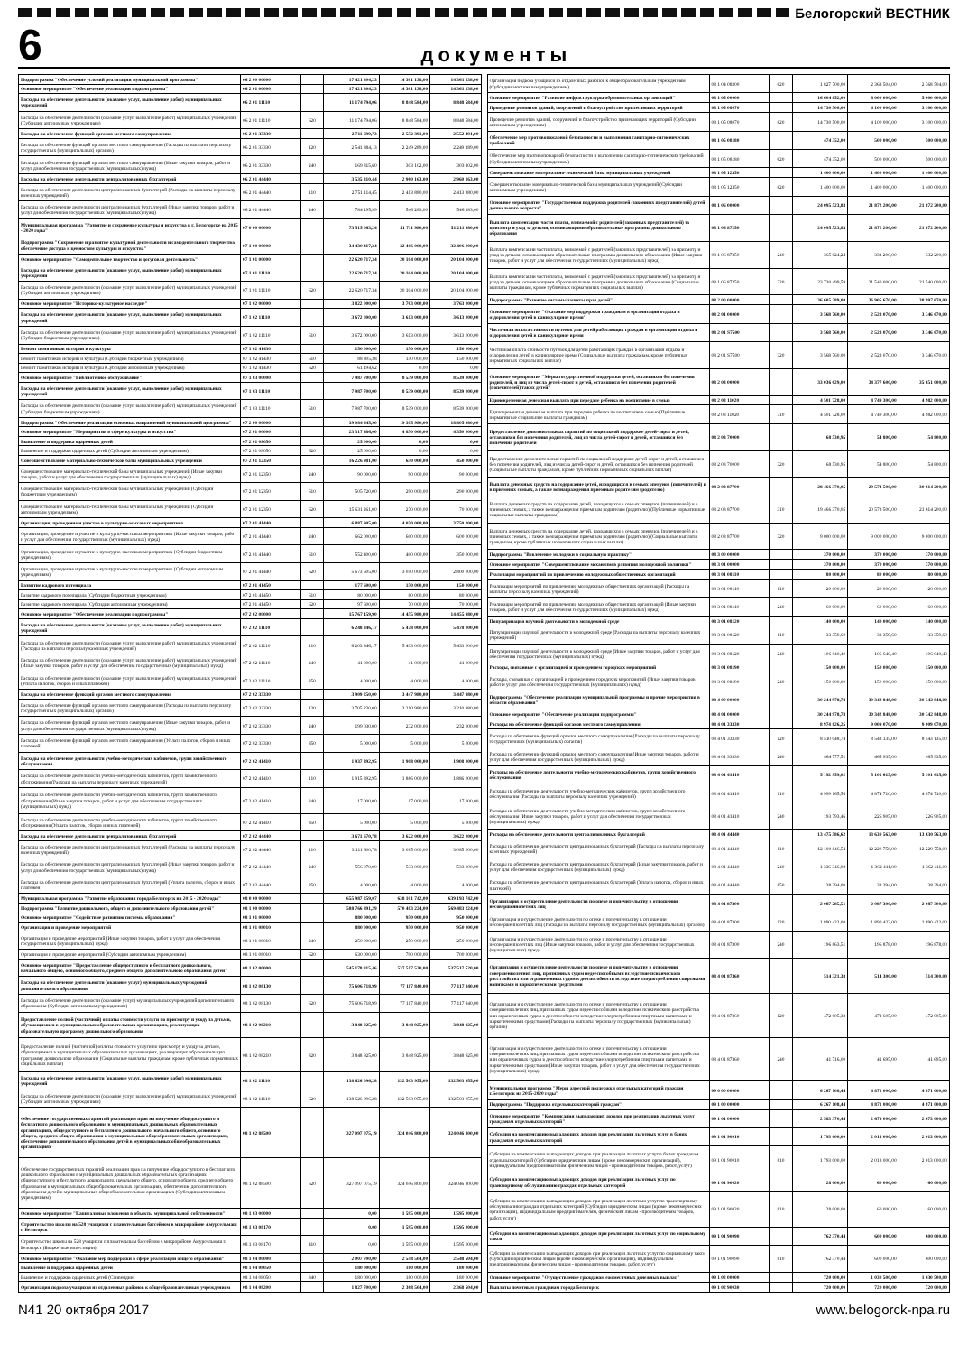Белогорский ВЕСТНИК
6 документы
| Подпрограмма "Обеспечение условий реализации муниципальной программы" | 06 2 00 00000 | | 17 421 804,23 | 14 361 138,00 | 14 361 138,00 |
| Основное мероприятие "Обеспечение реализации подпрограммы" | 06 2 01 00000 | | 17 421 804,23 | 14 361 138,00 | 14 361 138,00 |
| Расходы на обеспечение деятельности (оказание услуг, выполнение работ) муниципальных учреждений | 06 2 01 11110 | | 11 174 794,06 | 8 848 584,00 | 8 848 584,00 |
| Расходы на обеспечение деятельности (оказание услуг, выполнение работ) муниципальных учреждений (Субсидии автономным учреждениям) | 06 2 01 11110 | 620 | 11 174 794,06 | 8 848 584,00 | 8 848 584,00 |
| Расходы на обеспечение функций органов местного самоуправления | 06 2 01 33330 | | 2 711 699,73 | 2 552 391,00 | 2 552 391,00 |
| Расходы на обеспечение функций органов местного самоуправления (Расходы на выплаты персоналу государственных (муниципальных) органов) | 06 2 01 33330 | 120 | 2 541 884,13 | 2 249 289,00 | 2 249 289,00 |
| Расходы на обеспечение функций органов местного самоуправления (Иные закупки товаров, работ и услуг для обеспечения государственных (муниципальных) нужд) | 06 2 01 33330 | 240 | 169 815,60 | 303 102,00 | 303 102,00 |
| Расходы на обеспечение деятельности централизованных бухгалтерий | 06 2 01 44440 | | 3 535 310,44 | 2 960 163,00 | 2 960 163,00 |
| Расходы на обеспечение деятельности централизованных бухгалтерий (Расходы на выплаты персоналу казенных учреждений) | 06 2 01 44440 | 110 | 2 751 114,45 | 2 413 880,00 | 2 413 880,00 |
| Расходы на обеспечение деятельности централизованных бухгалтерий (Иные закупки товаров, работ и услуг для обеспечения государственных (муниципальных) нужд) | 06 2 01 44440 | 240 | 784 195,99 | 546 283,00 | 546 283,00 |
| Муниципальная программа "Развитие и сохранение культуры и искусства в г. Белогорске на 2015 - 2020 годы" | 07 0 00 00000 | | 73 515 063,24 | 51 711 980,00 | 51 211 980,00 |
| Подпрограмма "Сохранение и развитие культурной деятельности и самодеятельного творчества, обеспечение доступа к ценностям культуры и искусства" | 07 1 00 00000 | | 34 430 417,34 | 32 406 000,00 | 32 406 000,00 |
| Основное мероприятие "Самодеятельное творчество и досуговая деятельность" | 07 1 01 00000 | | 22 620 717,34 | 20 104 000,00 | 20 104 000,00 |
| Расходы на обеспечение деятельности (оказание услуг, выполнение работ) муниципальных учреждений | 07 1 01 11110 | | 22 620 717,34 | 20 104 000,00 | 20 104 000,00 |
| Расходы на обеспечение деятельности (оказание услуг, выполнение работ) муниципальных учреждений (Субсидии автономным учреждениям) | 07 1 01 11110 | 620 | 22 620 717,34 | 20 104 000,00 | 20 104 000,00 |
| Основное мероприятие "Историко-культурное наследие" | 07 1 02 00000 | | 3 822 000,00 | 3 763 000,00 | 3 763 000,00 |
| Расходы на обеспечение деятельности (оказание услуг, выполнение работ) муниципальных учреждений | 07 1 02 11110 | | 3 672 000,00 | 3 613 000,00 | 3 613 000,00 |
| Расходы на обеспечение деятельности (оказание услуг, выполнение работ) муниципальных учреждений (Субсидии бюджетным учреждениям) | 07 1 02 11110 | 610 | 3 672 000,00 | 3 613 000,00 | 3 613 000,00 |
| Ремонт памятников истории и культуры | 07 1 02 41430 | | 150 000,00 | 150 000,00 | 150 000,00 |
| Ремонт памятников истории и культуры (Субсидии бюджетным учреждениям) | 07 1 02 41430 | 610 | 88 805,38 | 150 000,00 | 150 000,00 |
| Ремонт памятников истории и культуры (Субсидии автономным учреждениям) | 07 1 02 41430 | 620 | 61 194,62 | 0,00 | 0,00 |
| Основное мероприятие "Библиотечное обслуживание" | 07 1 03 00000 | | 7 987 700,00 | 8 539 000,00 | 8 539 000,00 |
| Расходы на обеспечение деятельности (оказание услуг, выполнение работ) муниципальных учреждений | 07 1 03 11110 | | 7 987 700,00 | 8 539 000,00 | 8 539 000,00 |
| Расходы на обеспечение деятельности (оказание услуг, выполнение работ) муниципальных учреждений (Субсидии бюджетным учреждениям) | 07 1 03 11110 | 610 | 7 987 700,00 | 8 539 000,00 | 8 539 000,00 |
| Подпрограмма "Обеспечение реализации основных направлений муниципальной программы" | 07 2 00 00000 | | 39 084 645,90 | 19 305 980,00 | 18 805 980,00 |
| Основное мероприятие "Мероприятия в сфере культуры и искусства" | 07 2 01 00000 | | 23 317 486,00 | 4 850 000,00 | 4 350 000,00 |
| Выявление и поддержка одаренных детей | 07 2 01 08050 | | 25 000,00 | 0,00 | 0,00 |
| Выявление и поддержка одаренных детей (Субсидии автономным учреждениям) | 07 2 01 08050 | 620 | 25 000,00 | 0,00 | 0,00 |
| Совершенствование материально-технической базы муниципальных учреждений | 07 2 01 12350 | | 16 226 981,00 | 650 000,00 | 450 000,00 |
| Совершенствование материально-технической базы муниципальных учреждений (Иные закупки товаров, работ и услуг для обеспечения государственных (муниципальных) нужд) | 07 2 01 12350 | 240 | 90 000,00 | 90 000,00 | 90 000,00 |
| Совершенствование материально-технической базы муниципальных учреждений (Субсидии бюджетным учреждениям) | 07 2 01 12350 | 610 | 505 720,00 | 290 000,00 | 290 000,00 |
| Совершенствование материально-технической базы муниципальных учреждений (Субсидии автономным учреждениям) | 07 2 01 12350 | 620 | 15 631 261,00 | 270 000,00 | 70 000,00 |
| Организация, проведение и участие в культурно-массовых мероприятиях | 07 2 01 41440 | | 6 887 905,00 | 4 050 000,00 | 3 750 000,00 |
| Организация, проведение и участие в культурно-массовых мероприятиях (Иные закупки товаров, работ и услуг для обеспечения государственных (муниципальных) нужд) | 07 2 01 41440 | 240 | 662 000,00 | 600 000,00 | 600 000,00 |
| Организация, проведение и участие в культурно-массовых мероприятиях (Субсидии бюджетным учреждениям) | 07 2 01 41440 | 610 | 552 400,00 | 400 000,00 | 350 000,00 |
| Организация, проведение и участие в культурно-массовых мероприятиях (Субсидии автономным учреждениям) | 07 2 01 41440 | 620 | 5 673 505,00 | 3 050 000,00 | 2 800 000,00 |
| Развитие кадрового потенциала | 07 2 01 41450 | | 177 600,00 | 150 000,00 | 150 000,00 |
| Развитие кадрового потенциала (Субсидии бюджетным учреждениям) | 07 2 01 41450 | 610 | 80 000,00 | 80 000,00 | 80 000,00 |
| Развитие кадрового потенциала (Субсидии автономным учреждениям) | 07 2 01 41450 | 620 | 97 600,00 | 70 000,00 | 70 000,00 |
| Основное мероприятие "Обеспечение реализации подпрограммы" | 07 2 02 00000 | | 15 767 159,90 | 14 455 980,00 | 14 455 980,00 |
| Расходы на обеспечение деятельности (оказание услуг, выполнение работ) муниципальных учреждений | 07 2 02 11110 | | 6 248 846,17 | 5 478 000,00 | 5 478 000,00 |
| Расходы на обеспечение деятельности (оказание услуг, выполнение работ) муниципальных учреждений (Расходы на выплаты персоналу казенных учреждений) | 07 2 02 11110 | 110 | 6 203 846,17 | 5 433 000,00 | 5 433 000,00 |
| Расходы на обеспечение деятельности (оказание услуг, выполнение работ) муниципальных учреждений (Иные закупки товаров, работ и услуг для обеспечения государственных (муниципальных) нужд) | 07 2 02 11110 | 240 | 41 000,00 | 41 000,00 | 41 000,00 |
| Расходы на обеспечение деятельности (оказание услуг, выполнение работ) муниципальных учреждений (Уплата налогов, сборов и иных платежей) | 07 2 02 11110 | 850 | 4 000,00 | 4 000,00 | 4 000,00 |
| Расходы на обеспечение функций органов местного самоуправления | 07 2 02 33330 | | 3 909 250,00 | 3 447 980,00 | 3 447 980,00 |
| Расходы на обеспечение функций органов местного самоуправления (Расходы на выплаты персоналу государственных (муниципальных) органов) | 07 2 02 33330 | 120 | 3 705 220,00 | 3 210 980,00 | 3 210 980,00 |
| Расходы на обеспечение функций органов местного самоуправления (Иные закупки товаров, работ и услуг для обеспечения государственных (муниципальных) нужд) | 07 2 02 33330 | 240 | 199 030,00 | 232 000,00 | 232 000,00 |
| Расходы на обеспечение функций органов местного самоуправления (Уплата налогов, сборов и иных платежей) | 07 2 02 33330 | 850 | 5 000,00 | 5 000,00 | 5 000,00 |
| Расходы на обеспечение деятельности учебно-методических кабинетов, групп хозяйственного обслуживания | 07 2 02 41410 | | 1 937 392,95 | 1 908 000,00 | 1 908 000,00 |
| Расходы на обеспечение деятельности учебно-методических кабинетов, групп хозяйственного обслуживания (Расходы на выплаты персоналу казенных учреждений) | 07 2 02 41410 | 110 | 1 915 392,95 | 1 886 000,00 | 1 886 000,00 |
| Расходы на обеспечение деятельности учебно-методических кабинетов, групп хозяйственного обслуживания (Иные закупки товаров, работ и услуг для обеспечения государственных (муниципальных) нужд) | 07 2 02 41410 | 240 | 17 000,00 | 17 000,00 | 17 000,00 |
| Расходы на обеспечение деятельности учебно-методических кабинетов, групп хозяйственного обслуживания (Уплата налогов, сборов и иных платежей) | 07 2 02 41410 | 850 | 5 000,00 | 5 000,00 | 5 000,00 |
| Расходы на обеспечение деятельности централизованных бухгалтерий | 07 2 02 44440 | | 3 671 670,78 | 3 622 000,00 | 3 622 000,00 |
| Расходы на обеспечение деятельности централизованных бухгалтерий (Расходы на выплаты персоналу казенных учреждений) | 07 2 02 44440 | 110 | 3 111 600,78 | 3 085 000,00 | 3 085 000,00 |
| Расходы на обеспечение деятельности централизованных бухгалтерий (Иные закупки товаров, работ и услуг для обеспечения государственных (муниципальных) нужд) | 07 2 02 44440 | 240 | 556 070,00 | 533 000,00 | 533 000,00 |
| Расходы на обеспечение деятельности централизованных бухгалтерий (Уплата налогов, сборов и иных платежей) | 07 2 02 44440 | 850 | 4 000,00 | 4 000,00 | 4 000,00 |
| Муниципальная программа "Развитие образования города Белогорск на 2015 - 2020 годы" | 08 0 00 00000 | | 655 987 259,07 | 638 101 742,00 | 639 193 742,00 |
| Подпрограмма "Развитие дошкольного, общего и дополнительного образования детей" | 08 1 00 00000 | | 588 766 891,29 | 570 483 224,00 | 569 483 224,00 |
| Основное мероприятие "Содействие развитию системы образования" | 08 1 01 00000 | | 880 000,00 | 950 000,00 | 950 000,00 |
| Организация и проведение мероприятий | 08 1 01 08010 | | 880 000,00 | 950 000,00 | 950 000,00 |
| Организация и проведение мероприятий (Иные закупки товаров, работ и услуг для обеспечения государственных (муниципальных) нужд) | 08 1 01 08010 | 240 | 250 000,00 | 250 000,00 | 250 000,00 |
| Организация и проведение мероприятий (Субсидии автономным учреждениям) | 08 1 01 08010 | 620 | 630 000,00 | 700 000,00 | 700 000,00 |
| Основное мероприятие "Предоставление общедоступного и бесплатного дошкольного, начального общего, основного общего, среднего общего, дополнительного образования детей" | 08 1 02 00000 | | 545 178 815,46 | 537 517 520,00 | 537 517 520,00 |
| Расходы на обеспечение деятельности (оказание услуг) муниципальных учреждений дополнительного образования | 08 1 02 08130 | | 75 606 718,99 | 77 117 840,00 | 77 117 840,00 |
| Расходы на обеспечение деятельности (оказание услуг) муниципальных учреждений дополнительного образования (Субсидии автономным учреждениям) | 08 1 02 08130 | 620 | 75 606 718,99 | 77 117 840,00 | 77 117 840,00 |
| Предоставление полной (частичной) оплаты стоимости услуги по присмотру и уходу за детьми, обучающимися в муниципальных образовательных организациях, реализующих образовательную программу дошкольного образования | 08 1 02 08210 | | 3 848 925,00 | 3 848 925,00 | 3 848 925,00 |
| Предоставление полной (частичной) оплаты стоимости услуги по присмотру и уходу за детьми, обучающимися в муниципальных образовательных организациях, реализующих образовательную программу дошкольного образования (Социальные выплаты гражданам, кроме публичных нормативных социальных выплат) | 08 1 02 08210 | 320 | 3 848 925,00 | 3 848 925,00 | 3 848 925,00 |
| Расходы на обеспечение деятельности (оказание услуг, выполнение работ) муниципальных учреждений | 08 1 02 11110 | | 138 626 096,28 | 132 503 955,00 | 132 503 955,00 |
| Расходы на обеспечение деятельности (оказание услуг, выполнение работ) муниципальных учреждений (Субсидии автономным учреждениям) | 08 1 02 11110 | 620 | 138 626 096,28 | 132 503 955,00 | 132 503 955,00 |
| Обеспечение государственных гарантий реализации прав на получение общедоступного и бесплатного дошкольного образования в муниципальных дошкольных образовательных организациях, общедоступного и бесплатного дошкольного, начального общего, основного общего, среднего общего образования в муниципальных общеобразовательных организациях, обеспечение дополнительного образования детей в муниципальных общеобразовательных организациях | 08 1 02 88500 | | 327 097 075,19 | 324 046 800,00 | 324 046 800,00 |
| Обеспечение государственных гарантий реализации прав на получение общедоступного и бесплатного дошкольного образования в муниципальных дошкольных образовательных организациях, общедоступного и бесплатного дошкольного, начального общего, основного общего, среднего общего образования в муниципальных общеобразовательных организациях, обеспечение дополнительного образования детей в муниципальных общеобразовательных организациях (Субсидии автономным учреждениям) | 08 1 02 88500 | 620 | 327 097 075,19 | 324 046 800,00 | 324 046 800,00 |
| Основное мероприятие "Капитальные вложения в объекты муниципальной собственности" | 08 1 03 00000 | | 0,00 | 1 595 000,00 | 1 595 000,00 |
| Строительство школы на 528 учащихся с плавательным бассейном в микрорайоне Амурсельмаш г. Белогорск | 08 1 03 08170 | | 0,00 | 1 595 000,00 | 1 595 000,00 |
| Строительство школы на 528 учащихся с плавательным бассейном в микрорайоне Амурсельмаш г. Белогорск (Бюджетные инвестиции) | 08 1 03 08170 | 410 | 0,00 | 1 595 000,00 | 1 595 000,00 |
| Основное мероприятие "Оказание мер поддержки в сфере реализации общего образования" | 08 1 04 00000 | | 2 007 700,00 | 2 548 504,00 | 2 548 504,00 |
| Выявление и поддержка одаренных детей | 08 1 04 08050 | | 180 000,00 | 180 000,00 | 180 000,00 |
| Выявление и поддержка одаренных детей (Стипендии) | 08 1 04 08050 | 340 | 180 000,00 | 180 000,00 | 180 000,00 |
| Организация подвоза учащихся из отдаленных районов к общеобразовательным учреждениям | 08 1 04 08200 | | 1 827 700,00 | 2 368 504,00 | 2 368 504,00 |
| Организация подвоза учащихся из отдаленных районов к общеобразовательным учреждениям (Субсидии автономным учреждениям) | 08 1 04 08200 | 620 | 1 827 700,00 | 2 368 504,00 | 2 368 504,00 |
| Основное мероприятие "Развитие инфраструктуры образовательных организаций" | 08 1 05 00000 | | 16 604 852,00 | 6 000 000,00 | 5 000 000,00 |
| Проведение ремонтов зданий, сооружений и благоустройство прилегающих территорий | 08 1 05 08070 | | 14 730 500,00 | 4 100 000,00 | 3 100 000,00 |
| Проведение ремонтов зданий, сооружений и благоустройство прилегающих территорий (Субсидии автономным учреждениям) | 08 1 05 08070 | 620 | 14 730 500,00 | 4 100 000,00 | 3 100 000,00 |
| Обеспечение мер противопожарной безопасности и выполнения санитарно-гигиенических требований | 08 1 05 08180 | | 474 352,00 | 500 000,00 | 500 000,00 |
| Обеспечение мер противопожарной безопасности и выполнения санитарно-гигиенических требований (Субсидии автономным учреждениям) | 08 1 05 08180 | 620 | 474 352,00 | 500 000,00 | 500 000,00 |
| Совершенствование материально-технической базы муниципальных учреждений | 08 1 05 12350 | | 1 400 000,00 | 1 400 000,00 | 1 400 000,00 |
| Совершенствование материально-технической базы муниципальных учреждений (Субсидии автономным учреждениям) | 08 1 05 12350 | 620 | 1 400 000,00 | 1 400 000,00 | 1 400 000,00 |
| Основное мероприятие "Государственная поддержка родителей (законных представителей) детей дошкольного возраста" | 08 1 06 00000 | | 24 095 523,83 | 21 872 200,00 | 21 872 200,00 |
| Выплата компенсации части платы, взимаемой с родителей (законных представителей) за присмотр и уход за детьми, осваивающими образовательные программы дошкольного образования | 08 1 06 87250 | | 24 095 523,83 | 21 872 200,00 | 21 872 200,00 |
| Выплата компенсации части платы, взимаемой с родителей (законных представителей) за присмотр и уход за детьми, осваивающими образовательные программы дошкольного образования (Иные закупки товаров, работ и услуг для обеспечения государственных (муниципальных) нужд) | 08 1 06 87250 | 240 | 365 024,24 | 332 200,00 | 332 200,00 |
| Выплата компенсации части платы, взимаемой с родителей (законных представителей) за присмотр и уход за детьми, осваивающими образовательные программы дошкольного образования (Социальные выплаты гражданам, кроме публичных нормативных социальных выплат) | 08 1 06 87250 | 320 | 23 730 499,59 | 21 540 000,00 | 21 540 000,00 |
| Подпрограмма "Развитие системы защиты прав детей" | 08 2 00 00000 | | 36 605 389,00 | 36 905 670,00 | 38 997 670,00 |
| Основное мероприятие "Оказание мер поддержки гражданам в организации отдыха и оздоровления детей в каникулярное время" | 08 2 01 00000 | | 3 568 760,00 | 2 528 070,00 | 3 346 670,00 |
| Частичная оплата стоимости путевок для детей работающих граждан в организации отдыха и оздоровления детей в каникулярное время | 08 2 01 S7500 | | 3 568 760,00 | 2 528 070,00 | 3 346 670,00 |
| Частичная оплата стоимости путевок для детей работающих граждан в организации отдыха и оздоровления детей в каникулярное время (Социальные выплаты гражданам, кроме публичных нормативных социальных выплат) | 08 2 01 S7500 | 320 | 3 568 760,00 | 2 528 070,00 | 3 346 670,00 |
| Основное мероприятие "Меры государственной поддержки детей, оставшихся без попечения родителей, и лиц из числа детей-сирот и детей, оставшихся без попечения родителей (попечителей) таких детей" | 08 2 03 00000 | | 33 036 629,00 | 34 377 600,00 | 35 651 000,00 |
| Единовременная денежная выплата при передаче ребенка на воспитание в семью | 08 2 03 11020 | | 4 501 728,00 | 4 749 300,00 | 4 982 000,00 |
| Единовременная денежная выплата при передаче ребенка на воспитание в семью (Публичные нормативные социальные выплаты гражданам) | 08 2 03 11020 | 310 | 4 501 728,00 | 4 749 300,00 | 4 982 000,00 |
| Предоставление дополнительных гарантий по социальной поддержке детей-сирот и детей, оставшихся без попечения родителей, лиц из числа детей-сирот и детей, оставшихся без попечения родителей | 08 2 03 70000 | | 68 530,95 | 54 800,00 | 54 800,00 |
| Предоставление дополнительных гарантий по социальной поддержке детей-сирот и детей, оставшихся без попечения родителей, лиц из числа детей-сирот и детей, оставшихся без попечения родителей (Социальные выплаты гражданам, кроме публичных нормативных социальных выплат) | 08 2 03 70000 | 320 | 68 530,95 | 54 800,00 | 54 800,00 |
| Выплата денежных средств на содержание детей, находящихся в семьях опекунов (попечителей) и в приемных семьях, а также вознаграждения приемным родителям (родителю) | 08 2 03 87700 | | 28 466 370,05 | 29 573 500,00 | 30 614 200,00 |
| Выплата денежных средств на содержание детей, находящихся в семьях опекунов (попечителей) и в приемных семьях, а также вознаграждения приемным родителям (родителю) (Публичные нормативные социальные выплаты гражданам) | 08 2 03 87700 | 310 | 19 466 370,05 | 20 573 500,00 | 21 614 200,00 |
| Выплата денежных средств на содержание детей, находящихся в семьях опекунов (попечителей) и в приемных семьях, а также вознаграждения приемным родителям (родителю) (Социальные выплаты гражданам, кроме публичных нормативных социальных выплат) | 08 2 03 87700 | 320 | 9 000 000,00 | 9 000 000,00 | 9 000 000,00 |
| Подпрограмма "Вовлечение молодежи в социальную практику" | 08 3 00 00000 | | 370 000,00 | 370 000,00 | 370 000,00 |
| Основное мероприятие "Совершенствование механизмов развития молодежной политики" | 08 3 01 00000 | | 370 000,00 | 370 000,00 | 370 000,00 |
| Реализация мероприятий по привлечению молодежных общественных организаций | 08 3 01 08110 | | 80 000,00 | 80 000,00 | 80 000,00 |
| Реализация мероприятий по привлечению молодежных общественных организаций (Расходы на выплаты персоналу казенных учреждений) | 08 3 01 08110 | 110 | 20 000,00 | 20 000,00 | 20 000,00 |
| Реализация мероприятий по привлечению молодежных общественных организаций (Иные закупки товаров, работ и услуг для обеспечения государственных (муниципальных) нужд) | 08 3 01 08110 | 240 | 60 000,00 | 60 000,00 | 60 000,00 |
| Популяризация научной деятельности в молодежной среде | 08 3 01 08120 | | 140 000,00 | 140 000,00 | 140 000,00 |
| Популяризация научной деятельности в молодежной среде (Расходы на выплаты персоналу казенных учреждений) | 08 3 01 08120 | 110 | 33 359,60 | 33 359,60 | 33 359,60 |
| Популяризация научной деятельности в молодежной среде (Иные закупки товаров, работ и услуг для обеспечения государственных (муниципальных) нужд) | 08 3 01 08120 | 240 | 106 640,40 | 106 640,40 | 106 640,40 |
| Расходы, связанные с организацией и проведением городских мероприятий | 08 3 01 08190 | | 150 000,00 | 150 000,00 | 150 000,00 |
| Расходы, связанные с организацией и проведением городских мероприятий (Иные закупки товаров, работ и услуг для обеспечения государственных (муниципальных) нужд) | 08 3 01 08190 | 240 | 150 000,00 | 150 000,00 | 150 000,00 |
| Подпрограмма "Обеспечение реализации муниципальной программы и прочие мероприятия в области образования" | 08 4 00 00000 | | 30 244 978,78 | 30 342 848,00 | 30 342 848,00 |
| Основное мероприятие "Обеспечение реализации подпрограммы" | 08 4 01 00000 | | 30 244 978,78 | 30 342 848,00 | 30 342 848,00 |
| Расходы на обеспечение функций органов местного самоуправления | 08 4 01 33330 | | 8 974 826,25 | 9 009 070,00 | 9 009 070,00 |
| Расходы на обеспечение функций органов местного самоуправления (Расходы на выплаты персоналу государственных (муниципальных) органов) | 08 4 01 33330 | 120 | 8 510 048,74 | 8 543 135,00 | 8 543 135,00 |
| Расходы на обеспечение функций органов местного самоуправления (Иные закупки товаров, работ и услуг для обеспечения государственных (муниципальных) нужд) | 08 4 01 33330 | 240 | 464 777,51 | 465 935,00 | 465 935,00 |
| Расходы на обеспечение деятельности учебно-методических кабинетов, групп хозяйственного обслуживания | 08 4 01 41410 | | 5 192 959,02 | 5 101 615,00 | 5 101 615,00 |
| Расходы на обеспечение деятельности учебно-методических кабинетов, групп хозяйственного обслуживания (Расходы на выплаты персоналу казенных учреждений) | 08 4 01 41410 | 110 | 4 999 165,56 | 4 874 710,00 | 4 874 710,00 |
| Расходы на обеспечение деятельности учебно-методических кабинетов, групп хозяйственного обслуживания (Иные закупки товаров, работ и услуг для обеспечения государственных (муниципальных) нужд) | 08 4 01 41410 | 240 | 193 793,46 | 226 905,00 | 226 905,00 |
| Расходы на обеспечение деятельности централизованных бухгалтерий | 08 4 01 44440 | | 13 475 586,62 | 13 630 563,00 | 13 630 563,00 |
| Расходы на обеспечение деятельности централизованных бухгалтерий (Расходы на выплаты персоналу казенных учреждений) | 08 4 01 44440 | 110 | 12 100 846,54 | 12 229 758,00 | 12 229 758,00 |
| Расходы на обеспечение деятельности централизованных бухгалтерий (Иные закупки товаров, работ и услуг для обеспечения государственных (муниципальных) нужд) | 08 4 01 44440 | 240 | 1 336 346,08 | 1 362 411,00 | 1 362 411,00 |
| Расходы на обеспечение деятельности централизованных бухгалтерий (Уплата налогов, сборов и иных платежей) | 08 4 01 44440 | 850 | 38 394,00 | 38 394,00 | 38 394,00 |
| Организация и осуществление деятельности по опеке и попечительству в отношении несовершеннолетних лиц | 08 4 01 87300 | | 2 087 285,51 | 2 087 300,00 | 2 087 300,00 |
| Организация и осуществление деятельности по опеке и попечительству в отношении несовершеннолетних лиц (Расходы на выплаты персоналу государственных (муниципальных) органов) | 08 4 01 87300 | 120 | 1 890 422,00 | 1 890 422,00 | 1 890 422,00 |
| Организация и осуществление деятельности по опеке и попечительству в отношении несовершеннолетних лиц (Иные закупки товаров, работ и услуг для обеспечения государственных (муниципальных) нужд) | 08 4 01 87300 | 240 | 196 863,51 | 196 878,00 | 196 878,00 |
| Организация и осуществление деятельности по опеке и попечительству в отношении совершеннолетних лиц, признанных судом недееспособными вследствие психического расстройства или ограниченных судом в дееспособности вследствие злоупотребления спиртными напитками и наркотическими средствами | 08 4 01 87360 | | 514 321,38 | 514 300,00 | 514 300,00 |
| Организация и осуществление деятельности по опеке и попечительству в отношении совершеннолетних лиц, признанных судом недееспособными вследствие психического расстройства или ограниченных судом в дееспособности вследствие злоупотребления спиртными напитками и наркотическими средствами (Расходы на выплаты персоналу государственных (муниципальных) органов) | 08 4 01 87360 | 120 | 472 605,38 | 472 605,00 | 472 605,00 |
| Организация и осуществление деятельности по опеке и попечительству в отношении совершеннолетних лиц, признанных судом недееспособными вследствие психического расстройства или ограниченных судом в дееспособности вследствие злоупотребления спиртными напитками и наркотическими средствами (Иные закупки товаров, работ и услуг для обеспечения государственных (муниципальных) нужд) | 08 4 01 87360 | 240 | 41 716,00 | 41 695,00 | 41 695,00 |
| Муниципальная программа "Меры адресной поддержки отдельных категорий граждан г.Белогорск на 2015-2020 годы" | 09 0 00 00000 | | 6 267 108,44 | 4 871 000,00 | 4 871 000,00 |
| Подпрограмма "Поддержка отдельных категорий граждан" | 09 1 00 00000 | | 6 267 108,44 | 4 871 000,00 | 4 871 000,00 |
| Основное мероприятие "Компенсация выпадающих доходов при реализации льготных услуг гражданам отдельных категорий" | 09 1 01 00000 | | 2 583 370,44 | 2 673 000,00 | 2 673 000,00 |
| Субсидии на компенсацию выпадающих доходов при реализации льготных услуг в банях гражданам отдельных категорий | 09 1 01 90010 | | 1 793 000,00 | 2 013 000,00 | 2 013 000,00 |
| Субсидии на компенсацию выпадающих доходов при реализации льготных услуг в банях гражданам отдельных категорий (Субсидии юридическим лицам (кроме некоммерческих организаций), индивидуальным предпринимателям, физическим лицам - производителям товаров, работ, услуг) | 09 1 01 90010 | 810 | 1 793 000,00 | 2 013 000,00 | 2 013 000,00 |
| Субсидии на компенсацию выпадающих доходов при реализации льготных услуг по транспортному обслуживанию граждан отдельных категорий | 09 1 01 90020 | | 28 000,00 | 60 000,00 | 60 000,00 |
| Субсидии на компенсацию выпадающих доходов при реализации льготных услуг по транспортному обслуживанию граждан отдельных категорий (Субсидии юридическим лицам (кроме некоммерческих организаций), индивидуальным предпринимателям, физическим лицам - производителям товаров, работ, услуг) | 09 1 01 90020 | 810 | 28 000,00 | 60 000,00 | 60 000,00 |
| Субсидии на компенсацию выпадающих доходов при реализации льготных услуг по социальному такси | 09 1 01 90090 | | 762 370,44 | 600 000,00 | 600 000,00 |
| Субсидии на компенсацию выпадающих доходов при реализации льготных услуг по социальному такси (Субсидии юридическим лицам (кроме некоммерческих организаций), индивидуальным предпринимателям, физическим лицам - производителям товаров, работ, услуг) | 09 1 01 90090 | 810 | 762 370,44 | 600 000,00 | 600 000,00 |
| Основное мероприятие "Осуществление гражданам ежемесячных денежных выплат" | 09 1 02 00000 | | 720 000,00 | 1 030 500,00 | 1 030 500,00 |
| Выплаты почетным гражданам города Белогорск | 09 1 02 90030 | | 720 000,00 | 720 000,00 | 720 000,00 |
N41 20 октября 2017 www.belogorck-npa.ru